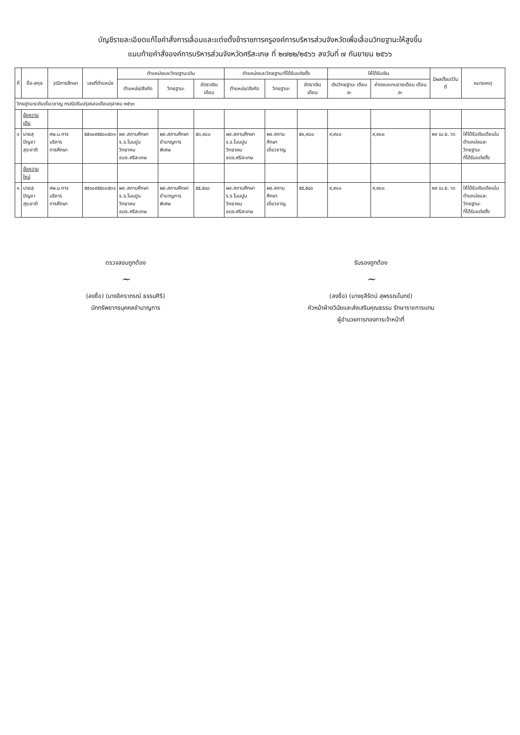บัญชีรายละเอียดแก้ไขคำสั่งการเลื่อนและแต่งตั้งข้าราชการครูองค์การบริหารส่วนจังหวัดเพื่อเลื่อนวิทยฐานะให้สูงขึ้น
แนบท้ายคำสั่งองค์การบริหารส่วนจังหวัดศรีสะเกษ ที่ ๒๗๒๒/๒๕๖๖ ลงวันที่ ๗ กันยายน ๒๕๖๖
| ที่ | ชื่อ-สกุล | วุฒิการศึกษา | เลขที่ตำแหน่ง | ตำแหน่งและวิทยฐานะเดิม | | | ตำแหน่งและวิทยฐานะที่ได้รับแต่งตั้ง | | | ให้ได้รับเงิน | | มีผลตั้งแต่วันที่ | หมายเหตุ |
| --- | --- | --- | --- | --- | --- | --- | --- | --- | --- | --- | --- | --- | --- |
| | | | | ตำแหน่ง/สังกัด | วิทยฐานะ | อัตราเงินเดือน | ตำแหน่ง/สังกัด | วิทยฐานะ | อัตราเงินเดือน | เงินวิทยฐานะ เดือนละ | ค่าตอบแทนรายเดือน เดือนละ | | |
| วิทยฐานะระดับเชี่ยวชาญ กรณีปรับปรุงรอบเดือนตุลาคม ๒๕๖๓ | | | | | | | | | | | | | |
| | ข้อความเดิม | | | | | | | | | | | | |
| ๑ | นายสุปัญชา สุระชาติ | ศษ.ม.การบริหาร การศึกษา | ๕๕๑๐๙๕๕๐๐๕๓๑ | ผอ.สถานศึกษา ร.ร.โนนปูนวิทยาคม อบจ.ศรีสะเกษ | ผอ.สถานศึกษา ชำนาญการพิเศษ | ๕๓,๙๘๐ | ผอ.สถานศึกษา ร.ร.โนนปูนวิทยาคม อบจ.ศรีสะเกษ | ผอ.สถานศึกษา เชี่ยวชาญ | ๕๓,๙๘๐ | ๙,๙๐๐ | ๙,๙๐๐ | ๒๙ เม.ย. ๖๖ | ให้ได้รับเงินเดือนใน ตำแหน่งและวิทยฐานะ ที่ได้รับแต่งตั้ง |
| | ข้อความใหม่ | | | | | | | | | | | | |
| ๑ | นายสุปัญชา สุระชาติ | ศษ.ม.การบริหาร การศึกษา | ๕๕๑๐๙๕๕๐๐๕๓๑ | ผอ.สถานศึกษา ร.ร.โนนปูนวิทยาคม อบจ.ศรีสะเกษ | ผอ.สถานศึกษา ชำนาญการพิเศษ | ๕๕,๕๔๐ | ผอ.สถานศึกษา ร.ร.โนนปูนวิทยาคม อบจ.ศรีสะเกษ | ผอ.สถานศึกษา เชี่ยวชาญ | ๕๕,๕๔๐ | ๙,๙๐๐ | ๙,๙๐๐ | ๒๙ เม.ย. ๖๖ | ให้ได้รับเงินเดือนใน ตำแหน่งและวิทยฐานะ ที่ได้รับแต่งตั้ง |
ตรวจสอบถูกต้อง
~
(ลงชื่อ) (นางอิศราภรณ์ ธรรมศิริ)
นักทรัพยากรบุคคลชำนาญการ
รับรองถูกต้อง
~
(ลงชื่อ) (นางชุลีรัตน์ สุพรรณโมกข์)
หัวหน้าฝ่ายวินัยและส่งเสริมคุณธรรม รักษาราชการแทน
ผู้อำนวยการกองการเจ้าหน้าที่